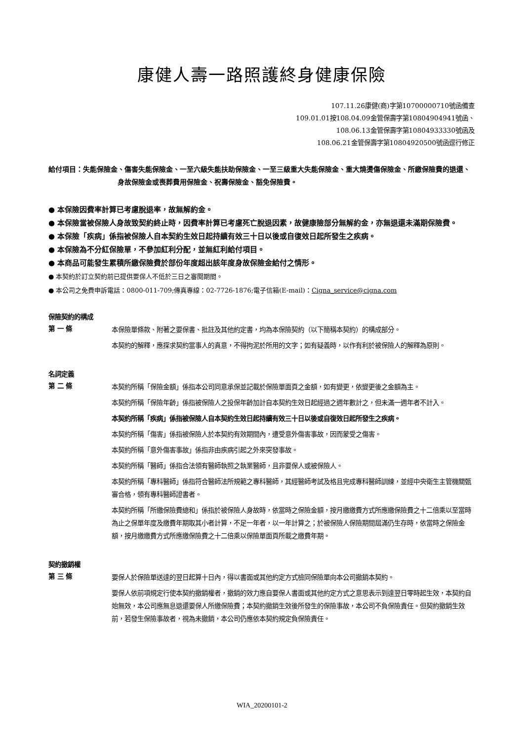康健人壽一路照護終身健康保險
107.11.26康健(商)字第10700000710號函備查
109.01.01按108.04.09金管保壽字第10804904941號函、
108.06.13金管保壽字第10804933330號函及
108.06.21金管保壽字第10804920500號函逕行修正
給付項目：失能保險金、傷害失能保險金、一至六級失能扶助保險金、一至三級重大失能保險金、重大燒燙傷保險金、所繳保險費的退還、身故保險金或喪葬費用保險金、祝壽保險金、豁免保險費。
● 本保險因費率計算已考慮脫退率，故無解約金。
● 本保險當被保險人身故致契約終止時，因費率計算已考慮死亡脫退因素，故健康險部分無解約金，亦無退還未滿期保險費。
● 本保險「疾病」係指被保險人自本契約生效日起持續有效三十日以後或自復效日起所發生之疾病。
● 本保險為不分紅保險單，不參加紅利分配，並無紅利給付項目。
● 本商品可能發生累積所繳保險費於部份年度超出該年度身故保險金給付之情形。
● 本契約於訂立契約前已提供要保人不低於三日之審閱期間。
● 本公司之免費申訴電話：0800-011-709;傳真專線：02-7726-1876;電子信箱(E-mail)：Cigna_service@cigna.com
保險契約的構成
第 一 條
本保險單條款、附著之要保書、批註及其他約定書，均為本保險契約（以下簡稱本契約）的構成部分。
本契約的解釋，應探求契約當事人的真意，不得拘泥於所用的文字；如有疑義時，以作有利於被保險人的解釋為原則。
名詞定義
第 二 條
本契約所稱「保險金額」係指本公司同意承保並記載於保險單面頁之金額，如有變更，依變更後之金額為主。
本契約所稱「保險年齡」係指被保險人之投保年齡加計自本契約生效日起經過之週年數計之，但未滿一週年者不計入。
本契約所稱「疾病」係指被保險人自本契約生效日起持續有效三十日以後或自復效日起所發生之疾病。
本契約所稱「傷害」係指被保險人於本契約有效期間內，遭受意外傷害事故，因而蒙受之傷害。
本契約所稱「意外傷害事故」係指非由疾病引起之外來突發事故。
本契約所稱「醫師」係指合法領有醫師執照之執業醫師，且非要保人或被保險人。
本契約所稱「專科醫師」係指符合醫師法所規範之專科醫師，其經醫師考試及格且完成專科醫師訓練，並經中央衛生主管機關甄審合格，領有專科醫師證書者。
本契約所稱「所繳保險費總和」係指於被保險人身故時，依當時之保險金額，按月繳繳費方式所應繳保險費之十二倍乘以至當時為止之保單年度及繳費年期取其小者計算，不足一年者，以一年計算之；於被保險人保險期間屆滿仍生存時，依當時之保險金額，按月繳繳費方式所應繳保險費之十二倍乘以保險單面頁所載之繳費年期。
契約撤銷權
第 三 條
要保人於保險單送達的翌日起算十日內，得以書面或其他約定方式檢同保險單向本公司撤銷本契約。
要保人依前項規定行使本契約撤銷權者，撤銷的效力應自要保人書面或其他約定方式之意思表示到達翌日零時起生效，本契約自始無效，本公司應無息退還要保人所繳保險費；本契約撤銷生效後所發生的保險事故，本公司不負保險責任。但契約撤銷生效前，若發生保險事故者，視為未撤銷，本公司仍應依本契約規定負保險責任。
WIA_20200101-2